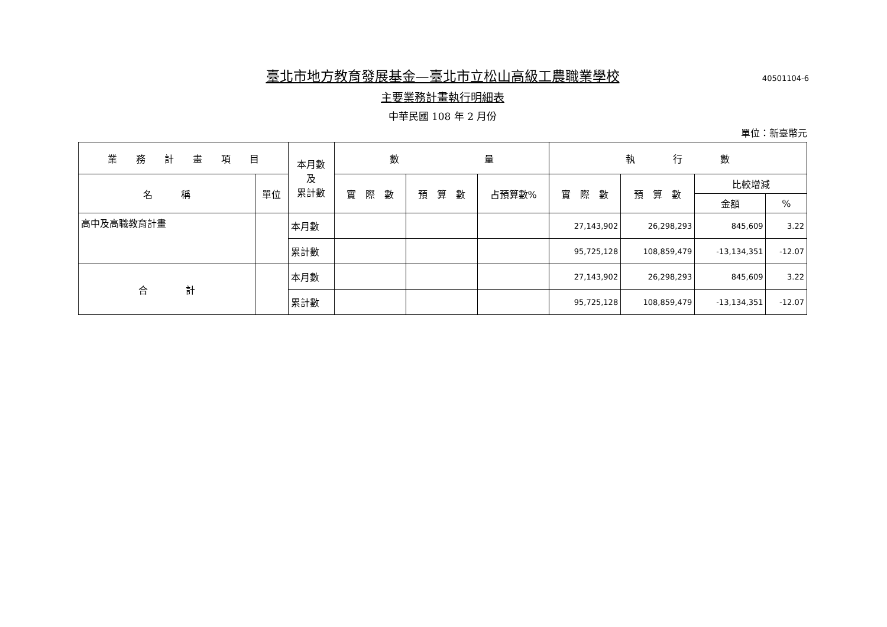40501104-6
臺北市地方教育發展基金—臺北市立松山高級工農職業學校
主要業務計畫執行明細表
中華民國 108 年 2 月份
單位：新臺幣元
| 業 務 計 畫 項 目 | | 本月數 及 累計數 | 數 量 | | | 執 行 數 | | | |
| --- | --- | --- | --- | --- | --- | --- | --- | --- | --- |
| 名 稱 | 單位 | | 實 際 數 | 預 算 數 | 占預算數% | 實 際 數 | 預 算 數 | 比較增減 | |
| | | | | | | | | 金額 | % |
| 高中及高職教育計畫 | | 本月數 | | | | 27,143,902 | 26,298,293 | 845,609 | 3.22 |
| | | 累計數 | | | | 95,725,128 | 108,859,479 | -13,134,351 | -12.07 |
| 合 計 | | 本月數 | | | | 27,143,902 | 26,298,293 | 845,609 | 3.22 |
| | | 累計數 | | | | 95,725,128 | 108,859,479 | -13,134,351 | -12.07 |